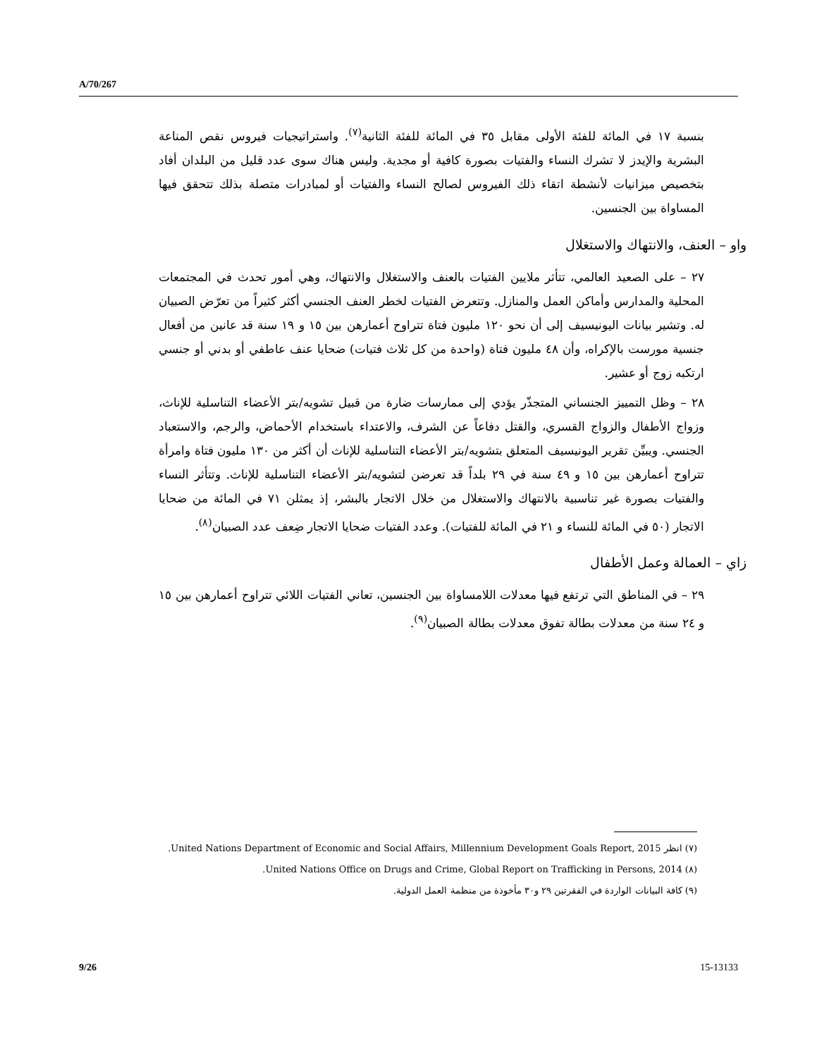A/70/267
بنسبة ١٧ في المائة للفئة الأولى مقابل ٣٥ في المائة للفئة الثانية<sup>(٧)</sup>. واستراتيجيات فيروس نقص المناعة البشرية والإيدز لا تشرك النساء والفتيات بصورة كافية أو مجدية. وليس هناك سوى عدد قليل من البلدان أفاد بتخصيص ميزانيات لأنشطة اتقاء ذلك الفيروس لصالح النساء والفتيات أو لمبادرات متصلة بذلك تتحقق فيها المساواة بين الجنسين.
واو – العنف، والانتهاك والاستغلال
٢٧ – على الصعيد العالمي، تتأثر ملايين الفتيات بالعنف والاستغلال والانتهاك، وهي أمور تحدث في المجتمعات المحلية والمدارس وأماكن العمل والمنازل. وتتعرض الفتيات لخطر العنف الجنسي أكثر كثيراً من تعرّض الصبيان له. وتشير بيانات اليونيسيف إلى أن نحو ١٢٠ مليون فتاة تتراوح أعمارهن بين ١٥ و ١٩ سنة قد عانين من أفعال جنسية مورست بالإكراه، وأن ٤٨ مليون فتاة (واحدة من كل ثلاث فتيات) ضحايا عنف عاطفي أو بدني أو جنسي ارتكبه زوج أو عشير.
٢٨ – وظل التمييز الجنساني المتجذّر يؤدي إلى ممارسات ضارة من قبيل تشويه/بتر الأعضاء التناسلية للإناث، وزواج الأطفال والزواج القسري، والقتل دفاعاً عن الشرف، والاعتداء باستخدام الأحماض، والرجم، والاستعباد الجنسي. ويبيِّن تقرير اليونيسيف المتعلق بتشويه/بتر الأعضاء التناسلية للإناث أن أكثر من ١٣٠ مليون فتاة وامرأة تتراوح أعمارهن بين ١٥ و ٤٩ سنة في ٢٩ بلداً قد تعرضن لتشويه/بتر الأعضاء التناسلية للإناث. وتتأثر النساء والفتيات بصورة غير تناسبية بالانتهاك والاستغلال من خلال الاتجار بالبشر، إذ يمثلن ٧١ في المائة من ضحايا الاتجار (٥٠ في المائة للنساء و ٢١ في المائة للفتيات). وعدد الفتيات ضحايا الاتجار ضِعف عدد الصبيان<sup>(٨)</sup>.
زاي – العمالة وعمل الأطفال
٢٩ – في المناطق التي ترتفع فيها معدلات اللامساواة بين الجنسين، تعاني الفتيات اللائي تتراوح أعمارهن بين ١٥ و ٢٤ سنة من معدلات بطالة تفوق معدلات بطالة الصبيان<sup>(٩)</sup>.
(٧) انظر United Nations Department of Economic and Social Affairs, Millennium Development Goals Report, 2015.
(٨) United Nations Office on Drugs and Crime, Global Report on Trafficking in Persons, 2014.
(٩) كافة البيانات الواردة في الفقرتين ٢٩ و٣٠ مأخوذة من منظمة العمل الدولية.
9/26 15-13133